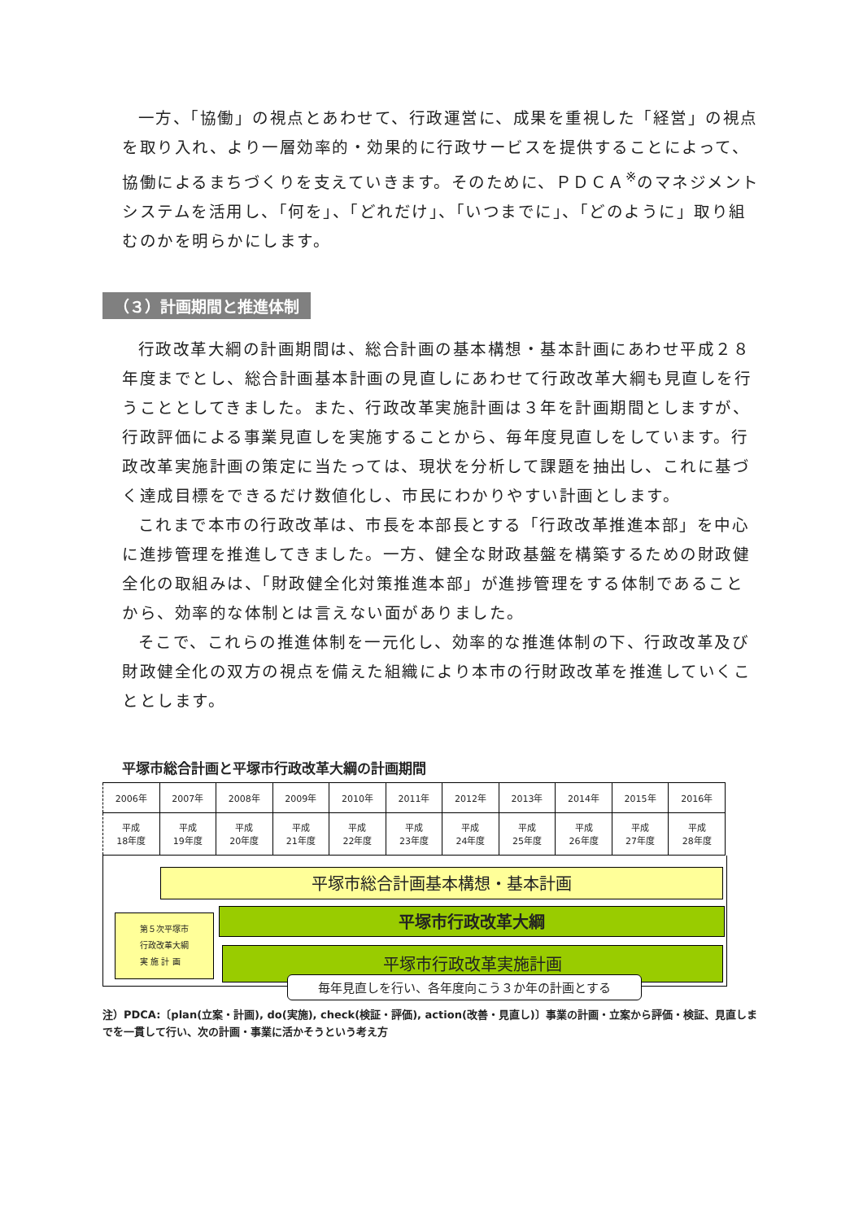一方、「協働」の視点とあわせて、行政運営に、成果を重視した「経営」の視点を取り入れ、より一層効率的・効果的に行政サービスを提供することによって、協働によるまちづくりを支えていきます。そのために、ＰＤＣＡ<sup>※</sup>のマネジメントシステムを活用し、「何を」、「どれだけ」、「いつまでに」、「どのように」取り組むのかを明らかにします。
（３）計画期間と推進体制
行政改革大綱の計画期間は、総合計画の基本構想・基本計画にあわせ平成２８年度までとし、総合計画基本計画の見直しにあわせて行政改革大綱も見直しを行うこととしてきました。また、行政改革実施計画は３年を計画期間としますが、行政評価による事業見直しを実施することから、毎年度見直しをしています。行政改革実施計画の策定に当たっては、現状を分析して課題を抽出し、これに基づく達成目標をできるだけ数値化し、市民にわかりやすい計画とします。
これまで本市の行政改革は、市長を本部長とする「行政改革推進本部」を中心に進捗管理を推進してきました。一方、健全な財政基盤を構築するための財政健全化の取組みは、「財政健全化対策推進本部」が進捗管理をする体制であることから、効率的な体制とは言えない面がありました。
そこで、これらの推進体制を一元化し、効率的な推進体制の下、行政改革及び財政健全化の双方の視点を備えた組織により本市の行財政改革を推進していくこととします。
平塚市総合計画と平塚市行政改革大綱の計画期間
| 2006年 | 2007年 | 2008年 | 2009年 | 2010年 | 2011年 | 2012年 | 2013年 | 2014年 | 2015年 | 2016年 |
| 平成 18年度 | 平成 19年度 | 平成 20年度 | 平成 21年度 | 平成 22年度 | 平成 23年度 | 平成 24年度 | 平成 25年度 | 平成 26年度 | 平成 27年度 | 平成 28年度 |
平塚市総合計画基本構想・基本計画
平塚市行政改革大綱
第５次平塚市
行政改革大綱
実 施 計 画
平塚市行政改革実施計画
毎年見直しを行い、各年度向こう３か年の計画とする
注）PDCA:〔plan(立案・計画), do(実施), check(検証・評価), action(改善・見直し)〕事業の計画・立案から評価・検証、見直しまでを一貫して行い、次の計画・事業に活かそうという考え方